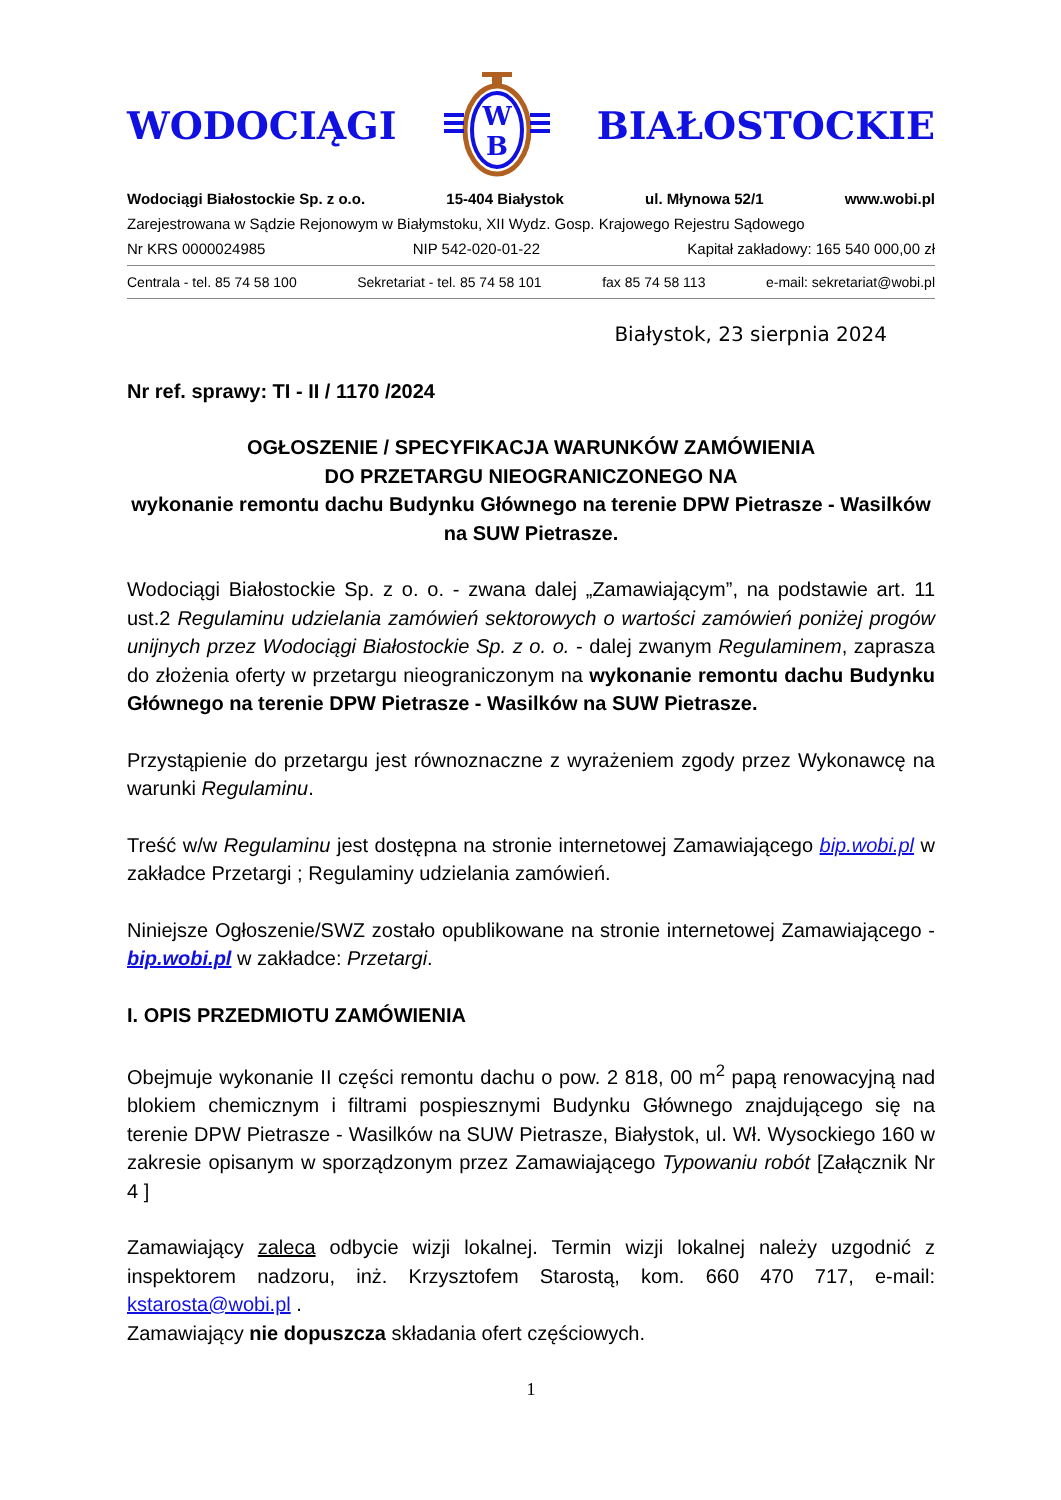WODOCIĄGI
W
B
BIAŁOSTOCKIE
Wodociągi Białostockie Sp. z o.o. 15-404 Białystok ul. Młynowa 52/1 www.wobi.pl
Zarejestrowana w Sądzie Rejonowym w Białymstoku, XII Wydz. Gosp. Krajowego Rejestru Sądowego
Nr KRS 0000024985 NIP 542-020-01-22 Kapitał zakładowy: 165 540 000,00 zł
Centrala - tel. 85 74 58 100 Sekretariat - tel. 85 74 58 101 fax 85 74 58 113 e-mail: sekretariat@wobi.pl
Białystok, 23 sierpnia 2024
Nr ref. sprawy: TI - II / 1170 /2024
OGŁOSZENIE / SPECYFIKACJA WARUNKÓW ZAMÓWIENIA
DO PRZETARGU NIEOGRANICZONEGO NA
wykonanie remontu dachu Budynku Głównego na terenie DPW Pietrasze - Wasilków na SUW Pietrasze.
Wodociągi Białostockie Sp. z o. o. - zwana dalej „Zamawiającym”, na podstawie art. 11 ust.2 Regulaminu udzielania zamówień sektorowych o wartości zamówień poniżej progów unijnych przez Wodociągi Białostockie Sp. z o. o. - dalej zwanym Regulaminem, zaprasza do złożenia oferty w przetargu nieograniczonym na wykonanie remontu dachu Budynku Głównego na terenie DPW Pietrasze - Wasilków na SUW Pietrasze.
Przystąpienie do przetargu jest równoznaczne z wyrażeniem zgody przez Wykonawcę na warunki Regulaminu.
Treść w/w Regulaminu jest dostępna na stronie internetowej Zamawiającego bip.wobi.pl w zakładce Przetargi ; Regulaminy udzielania zamówień.
Niniejsze Ogłoszenie/SWZ zostało opublikowane na stronie internetowej Zamawiającego - bip.wobi.pl w zakładce: Przetargi.
I. OPIS PRZEDMIOTU ZAMÓWIENIA
Obejmuje wykonanie II części remontu dachu o pow. 2 818, 00 m<sup>2</sup> papą renowacyjną nad blokiem chemicznym i filtrami pospiesznymi Budynku Głównego znajdującego się na terenie DPW Pietrasze - Wasilków na SUW Pietrasze, Białystok, ul. Wł. Wysockiego 160 w zakresie opisanym w sporządzonym przez Zamawiającego Typowaniu robót [Załącznik Nr 4 ]
Zamawiający zaleca odbycie wizji lokalnej. Termin wizji lokalnej należy uzgodnić z inspektorem nadzoru, inż. Krzysztofem Starostą, kom. 660 470 717, e-mail: kstarosta@wobi.pl .
Zamawiający nie dopuszcza składania ofert częściowych.
1